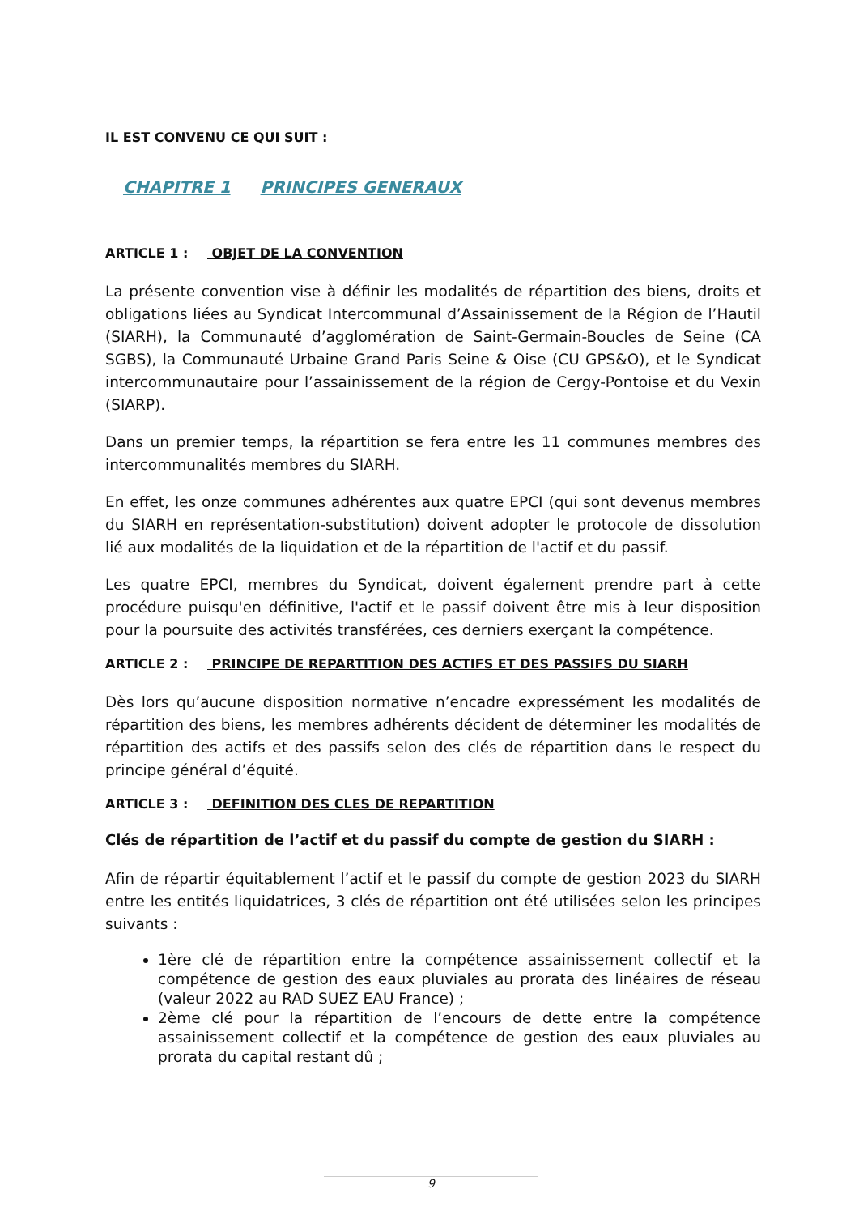IL EST CONVENU CE QUI SUIT :
CHAPITRE 1 PRINCIPES GENERAUX
ARTICLE 1 : OBJET DE LA CONVENTION
La présente convention vise à définir les modalités de répartition des biens, droits et obligations liées au Syndicat Intercommunal d’Assainissement de la Région de l’Hautil (SIARH), la Communauté d’agglomération de Saint-Germain-Boucles de Seine (CA SGBS), la Communauté Urbaine Grand Paris Seine & Oise (CU GPS&O), et le Syndicat intercommunautaire pour l’assainissement de la région de Cergy-Pontoise et du Vexin (SIARP).
Dans un premier temps, la répartition se fera entre les 11 communes membres des intercommunalités membres du SIARH.
En effet, les onze communes adhérentes aux quatre EPCI (qui sont devenus membres du SIARH en représentation-substitution) doivent adopter le protocole de dissolution lié aux modalités de la liquidation et de la répartition de l'actif et du passif.
Les quatre EPCI, membres du Syndicat, doivent également prendre part à cette procédure puisqu'en définitive, l'actif et le passif doivent être mis à leur disposition pour la poursuite des activités transférées, ces derniers exerçant la compétence.
ARTICLE 2 : PRINCIPE DE REPARTITION DES ACTIFS ET DES PASSIFS DU SIARH
Dès lors qu’aucune disposition normative n’encadre expressément les modalités de répartition des biens, les membres adhérents décident de déterminer les modalités de répartition des actifs et des passifs selon des clés de répartition dans le respect du principe général d’équité.
ARTICLE 3 : DEFINITION DES CLES DE REPARTITION
Clés de répartition de l’actif et du passif du compte de gestion du SIARH :
Afin de répartir équitablement l’actif et le passif du compte de gestion 2023 du SIARH entre les entités liquidatrices, 3 clés de répartition ont été utilisées selon les principes suivants :
1ère clé de répartition entre la compétence assainissement collectif et la compétence de gestion des eaux pluviales au prorata des linéaires de réseau (valeur 2022 au RAD SUEZ EAU France) ;
2ème clé pour la répartition de l’encours de dette entre la compétence assainissement collectif et la compétence de gestion des eaux pluviales au prorata du capital restant dû ;
9